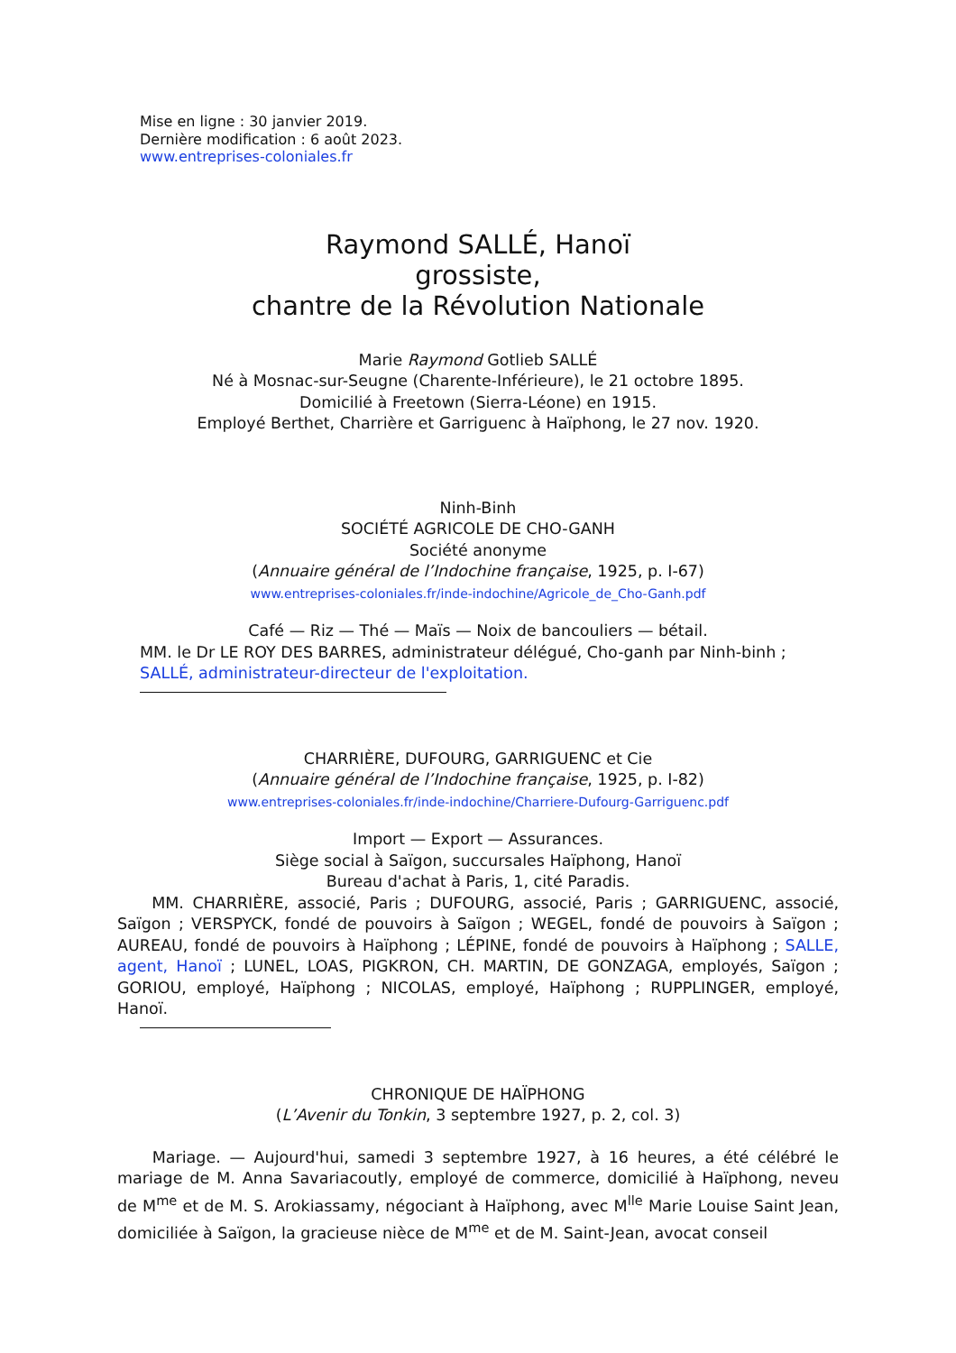Mise en ligne : 30 janvier 2019.
Dernière modification : 6 août 2023.
www.entreprises-coloniales.fr
Raymond SALLÉ, Hanoï
grossiste,
chantre de la Révolution Nationale
Marie Raymond Gotlieb SALLÉ
Né à Mosnac-sur-Seugne (Charente-Inférieure), le 21 octobre 1895.
Domicilié à Freetown (Sierra-Léone) en 1915.
Employé Berthet, Charrière et Garriguenc à Haïphong, le 27 nov. 1920.
Ninh-Binh
SOCIÉTÉ AGRICOLE DE CHO-GANH
Société anonyme
(Annuaire général de l’Indochine française, 1925, p. I-67)
www.entreprises-coloniales.fr/inde-indochine/Agricole_de_Cho-Ganh.pdf
Café — Riz — Thé — Maïs — Noix de bancouliers — bétail.
MM. le Dr LE ROY DES BARRES, administrateur délégué, Cho-ganh par Ninh-binh ;
SALLÉ, administrateur-directeur de l'exploitation.
CHARRIÈRE, DUFOURG, GARRIGUENC et Cie
(Annuaire général de l’Indochine française, 1925, p. I-82)
www.entreprises-coloniales.fr/inde-indochine/Charriere-Dufourg-Garriguenc.pdf
Import — Export — Assurances.
Siège social à Saïgon, succursales Haïphong, Hanoï
Bureau d'achat à Paris, 1, cité Paradis.
MM. CHARRIÈRE, associé, Paris ; DUFOURG, associé, Paris ; GARRIGUENC, associé, Saïgon ; VERSPYCK, fondé de pouvoirs à Saïgon ; WEGEL, fondé de pouvoirs à Saïgon ; AUREAU, fondé de pouvoirs à Haïphong ; LÉPINE, fondé de pouvoirs à Haïphong ; SALLE, agent, Hanoï ; LUNEL, LOAS, PIGKRON, CH. MARTIN, DE GONZAGA, employés, Saïgon ; GORIOU, employé, Haïphong ; NICOLAS, employé, Haïphong ; RUPPLINGER, employé, Hanoï.
CHRONIQUE DE HAÏPHONG
(L’Avenir du Tonkin, 3 septembre 1927, p. 2, col. 3)
Mariage. — Aujourd'hui, samedi 3 septembre 1927, à 16 heures, a été célébré le mariage de M. Anna Savariacoutly, employé de commerce, domicilié à Haïphong, neveu de M<sup>me</sup> et de M. S. Arokiassamy, négociant à Haïphong, avec M<sup>lle</sup> Marie Louise Saint Jean, domiciliée à Saïgon, la gracieuse nièce de M<sup>me</sup> et de M. Saint-Jean, avocat conseil